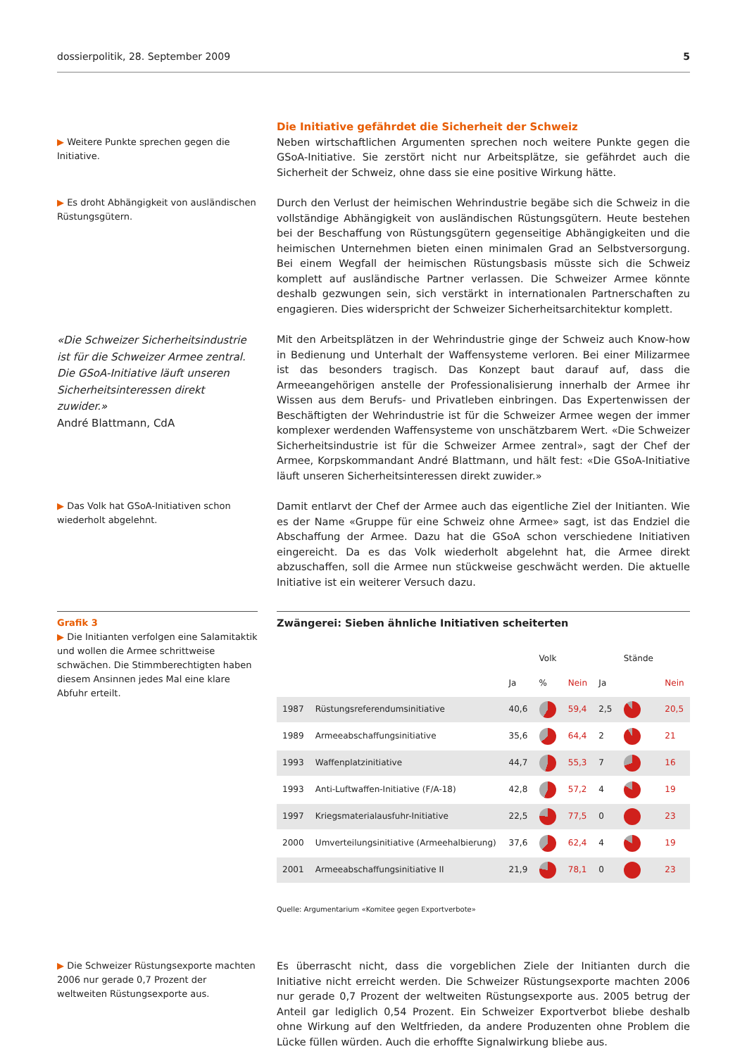dossierpolitik, 28. September 2009 5
▶ Weitere Punkte sprechen gegen die Initiative.
Die Initiative gefährdet die Sicherheit der Schweiz
Neben wirtschaftlichen Argumenten sprechen noch weitere Punkte gegen die GSoA-Initiative. Sie zerstört nicht nur Arbeitsplätze, sie gefährdet auch die Sicherheit der Schweiz, ohne dass sie eine positive Wirkung hätte.
▶ Es droht Abhängigkeit von ausländischen Rüstungsgütern.
Durch den Verlust der heimischen Wehrindustrie begäbe sich die Schweiz in die vollständige Abhängigkeit von ausländischen Rüstungsgütern. Heute bestehen bei der Beschaffung von Rüstungsgütern gegenseitige Abhängigkeiten und die heimischen Unternehmen bieten einen minimalen Grad an Selbstversorgung. Bei einem Wegfall der heimischen Rüstungsbasis müsste sich die Schweiz komplett auf ausländische Partner verlassen. Die Schweizer Armee könnte deshalb gezwungen sein, sich verstärkt in internationalen Partnerschaften zu engagieren. Dies widerspricht der Schweizer Sicherheitsarchitektur komplett.
«Die Schweizer Sicherheitsindustrie ist für die Schweizer Armee zentral. Die GSoA-Initiative läuft unseren Sicherheitsinteressen direkt zuwider.»
André Blattmann, CdA
Mit den Arbeitsplätzen in der Wehrindustrie ginge der Schweiz auch Know-how in Bedienung und Unterhalt der Waffensysteme verloren. Bei einer Milizarmee ist das besonders tragisch. Das Konzept baut darauf auf, dass die Armeeangehörigen anstelle der Professionalisierung innerhalb der Armee ihr Wissen aus dem Berufs- und Privatleben einbringen. Das Expertenwissen der Beschäftigten der Wehrindustrie ist für die Schweizer Armee wegen der immer komplexer werdenden Waffensysteme von unschätzbarem Wert. «Die Schweizer Sicherheitsindustrie ist für die Schweizer Armee zentral», sagt der Chef der Armee, Korpskommandant André Blattmann, und hält fest: «Die GSoA-Initiative läuft unseren Sicherheitsinteressen direkt zuwider.»
▶ Das Volk hat GSoA-Initiativen schon wiederholt abgelehnt.
Damit entlarvt der Chef der Armee auch das eigentliche Ziel der Initianten. Wie es der Name «Gruppe für eine Schweiz ohne Armee» sagt, ist das Endziel die Abschaffung der Armee. Dazu hat die GSoA schon verschiedene Initiativen eingereicht. Da es das Volk wiederholt abgelehnt hat, die Armee direkt abzuschaffen, soll die Armee nun stückweise geschwächt werden. Die aktuelle Initiative ist ein weiterer Versuch dazu.
Grafik 3
▶ Die Initianten verfolgen eine Salamitaktik und wollen die Armee schrittweise schwächen. Die Stimmberechtigten haben diesem Ansinnen jedes Mal eine klare Abfuhr erteilt.
Zwängerei: Sieben ähnliche Initiativen scheiterten
| | | | Volk | | | Stände | |
| --- | --- | --- | --- | --- | --- | --- | --- |
| | | Ja | % | Nein | Ja | | Nein |
| 1987 | Rüstungsreferendumsinitiative | 40,6 | | 59,4 | 2,5 | | 20,5 |
| 1989 | Armeeabschaffungsinitiative | 35,6 | | 64,4 | 2 | | 21 |
| 1993 | Waffenplatzinitiative | 44,7 | | 55,3 | 7 | | 16 |
| 1993 | Anti-Luftwaffen-Initiative (F/A-18) | 42,8 | | 57,2 | 4 | | 19 |
| 1997 | Kriegsmaterialausfuhr-Initiative | 22,5 | | 77,5 | 0 | | 23 |
| 2000 | Umverteilungsinitiative (Armeehalbierung) | 37,6 | | 62,4 | 4 | | 19 |
| 2001 | Armeeabschaffungsinitiative II | 21,9 | | 78,1 | 0 | | 23 |
Quelle: Argumentarium «Komitee gegen Exportverbote»
▶ Die Schweizer Rüstungsexporte machten 2006 nur gerade 0,7 Prozent der weltweiten Rüstungsexporte aus.
Es überrascht nicht, dass die vorgeblichen Ziele der Initianten durch die Initiative nicht erreicht werden. Die Schweizer Rüstungsexporte machten 2006 nur gerade 0,7 Prozent der weltweiten Rüstungsexporte aus. 2005 betrug der Anteil gar lediglich 0,54 Prozent. Ein Schweizer Exportverbot bliebe deshalb ohne Wirkung auf den Weltfrieden, da andere Produzenten ohne Problem die Lücke füllen würden. Auch die erhoffte Signalwirkung bliebe aus.